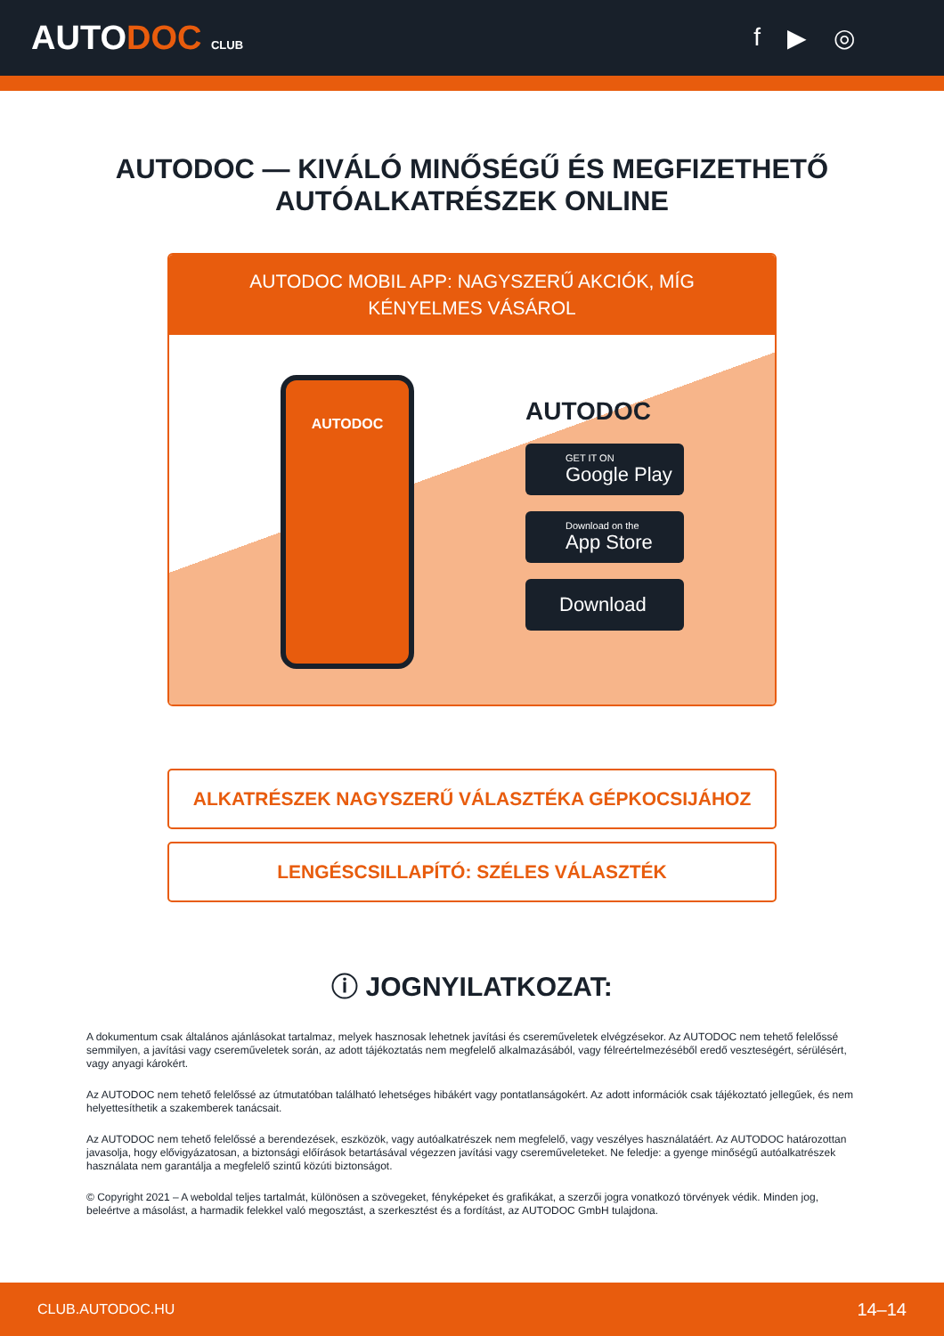AUTODOC CLUB
f ▶ ◎
AUTODOC — KIVÁLÓ MINŐSÉGŰ ÉS MEGFIZETHETŐ AUTÓALKATRÉSZEK ONLINE
AUTODOC MOBIL APP: NAGYSZERŰ AKCIÓK, MÍG KÉNYELMES VÁSÁROL
AUTODOC
AUTODOC
GET IT ON
Google Play
Download on the
App Store
Download
ALKATRÉSZEK NAGYSZERŰ VÁLASZTÉKA GÉPKOCSIJÁHOZ
LENGÉSCSILLAPÍTÓ: SZÉLES VÁLASZTÉK
ⓘ JOGNYILATKOZAT:
A dokumentum csak általános ajánlásokat tartalmaz, melyek hasznosak lehetnek javítási és csereműveletek elvégzésekor. Az AUTODOC nem tehető felelőssé semmilyen, a javítási vagy csereműveletek során, az adott tájékoztatás nem megfelelő alkalmazásából, vagy félreértelmezéséből eredő veszteségért, sérülésért, vagy anyagi károkért.
Az AUTODOC nem tehető felelőssé az útmutatóban található lehetséges hibákért vagy pontatlanságokért. Az adott információk csak tájékoztató jellegűek, és nem helyettesíthetik a szakemberek tanácsait.
Az AUTODOC nem tehető felelőssé a berendezések, eszközök, vagy autóalkatrészek nem megfelelő, vagy veszélyes használatáért. Az AUTODOC határozottan javasolja, hogy elővigyázatosan, a biztonsági előírások betartásával végezzen javítási vagy csereműveleteket. Ne feledje: a gyenge minőségű autóalkatrészek használata nem garantálja a megfelelő szintű közúti biztonságot.
© Copyright 2021 – A weboldal teljes tartalmát, különösen a szövegeket, fényképeket és grafikákat, a szerzői jogra vonatkozó törvények védik. Minden jog, beleértve a másolást, a harmadik felekkel való megosztást, a szerkesztést és a fordítást, az AUTODOC GmbH tulajdona.
CLUB.AUTODOC.HU 14–14